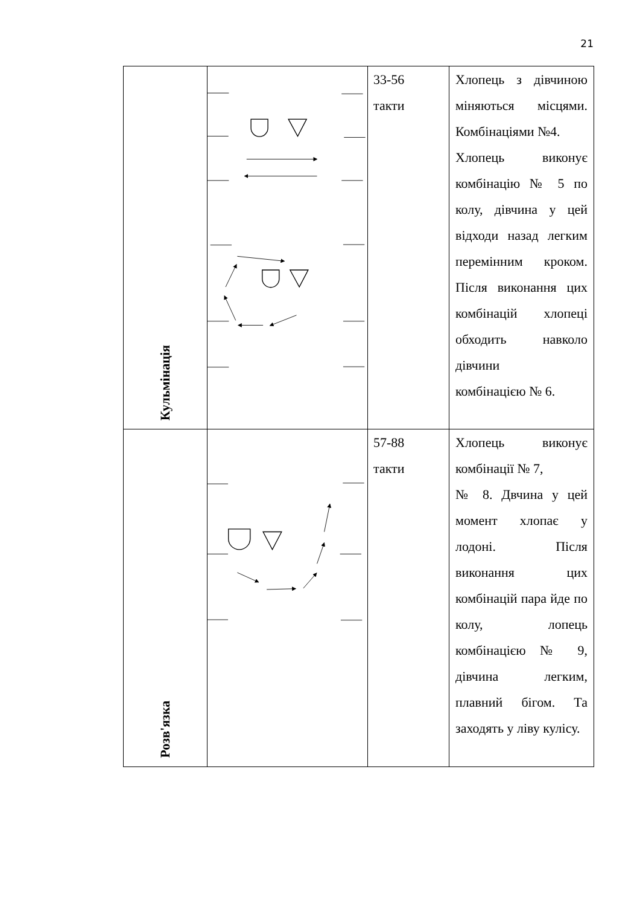21
| Кульмінація | | 33-56 такти | Хлопець з дівчиною міняються місцями. Комбінаціями №4. Хлопець виконує комбінацію № 5 по колу, дівчина у цей відходи назад легким перемінним кроком. Після виконання цих комбінацій хлопеці обходить навколо дівчини комбінацією № 6. |
| Розв'язка | | 57-88 такти | Хлопець виконує комбінації № 7, № 8. Двчина у цей момент хлопає у лодоні. Після виконання цих комбінацій пара йде по колу, лопець комбінацією № 9, дівчина легким, плавний бігом. Та заходять у ліву кулісу. |